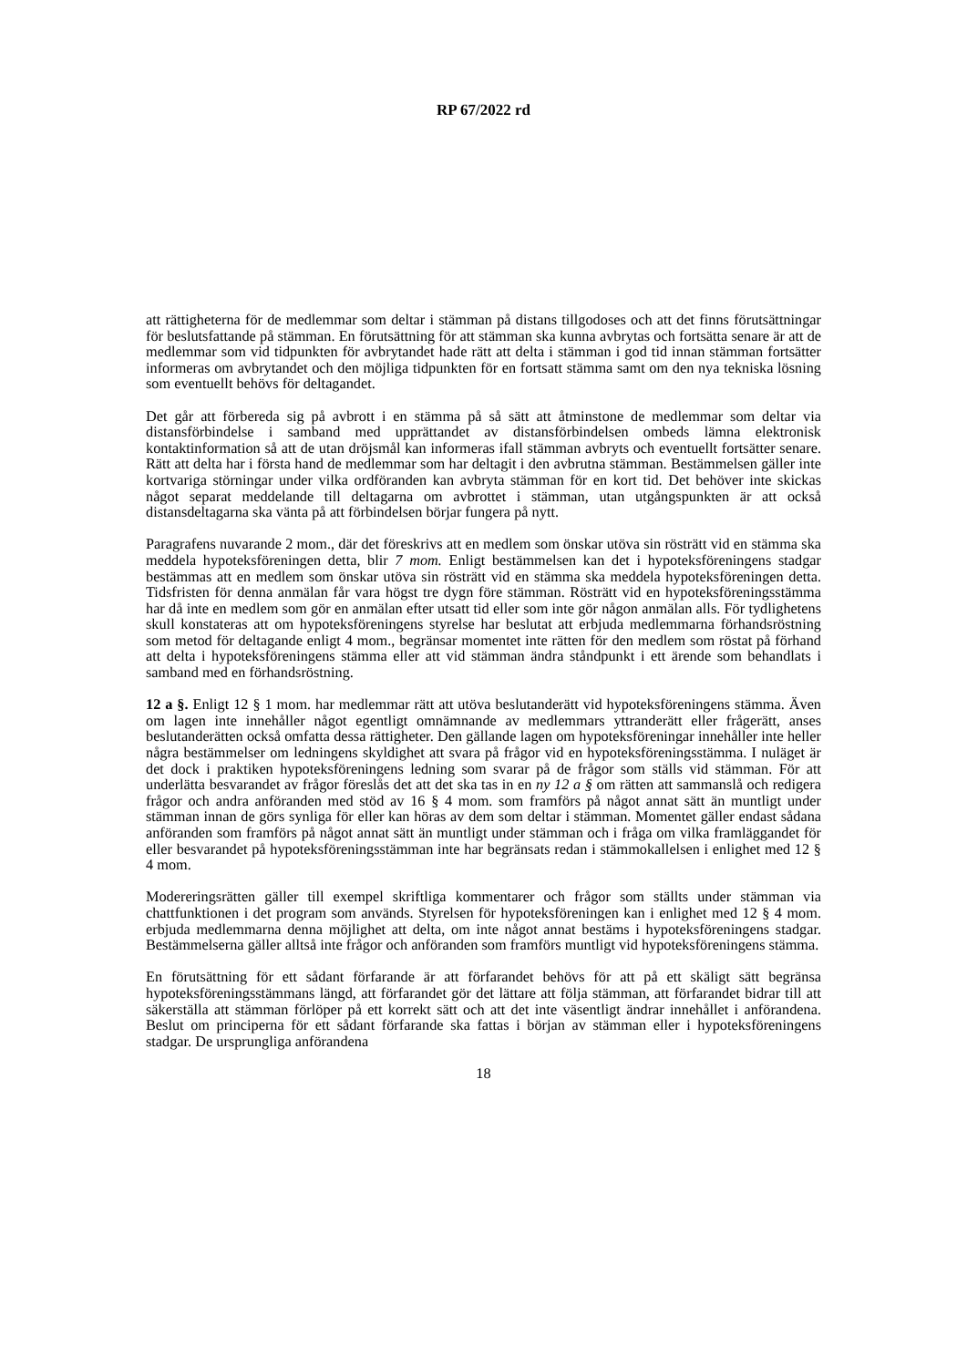RP 67/2022 rd
att rättigheterna för de medlemmar som deltar i stämman på distans tillgodoses och att det finns förutsättningar för beslutsfattande på stämman. En förutsättning för att stämman ska kunna avbrytas och fortsätta senare är att de medlemmar som vid tidpunkten för avbrytandet hade rätt att delta i stämman i god tid innan stämman fortsätter informeras om avbrytandet och den möjliga tidpunkten för en fortsatt stämma samt om den nya tekniska lösning som eventuellt behövs för deltagandet.
Det går att förbereda sig på avbrott i en stämma på så sätt att åtminstone de medlemmar som deltar via distansförbindelse i samband med upprättandet av distansförbindelsen ombeds lämna elektronisk kontaktinformation så att de utan dröjsmål kan informeras ifall stämman avbryts och eventuellt fortsätter senare. Rätt att delta har i första hand de medlemmar som har deltagit i den avbrutna stämman. Bestämmelsen gäller inte kortvariga störningar under vilka ordföranden kan avbryta stämman för en kort tid. Det behöver inte skickas något separat meddelande till deltagarna om avbrottet i stämman, utan utgångspunkten är att också distansdeltagarna ska vänta på att förbindelsen börjar fungera på nytt.
Paragrafens nuvarande 2 mom., där det föreskrivs att en medlem som önskar utöva sin rösträtt vid en stämma ska meddela hypoteksföreningen detta, blir 7 mom. Enligt bestämmelsen kan det i hypoteksföreningens stadgar bestämmas att en medlem som önskar utöva sin rösträtt vid en stämma ska meddela hypoteksföreningen detta. Tidsfristen för denna anmälan får vara högst tre dygn före stämman. Rösträtt vid en hypoteksföreningsstämma har då inte en medlem som gör en anmälan efter utsatt tid eller som inte gör någon anmälan alls. För tydlighetens skull konstateras att om hypoteksföreningens styrelse har beslutat att erbjuda medlemmarna förhandsröstning som metod för deltagande enligt 4 mom., begränsar momentet inte rätten för den medlem som röstat på förhand att delta i hypoteksföreningens stämma eller att vid stämman ändra ståndpunkt i ett ärende som behandlats i samband med en förhandsröstning.
12 a §. Enligt 12 § 1 mom. har medlemmar rätt att utöva beslutanderätt vid hypoteksföreningens stämma. Även om lagen inte innehåller något egentligt omnämnande av medlemmars yttranderätt eller frågerätt, anses beslutanderätten också omfatta dessa rättigheter. Den gällande lagen om hypoteksföreningar innehåller inte heller några bestämmelser om ledningens skyldighet att svara på frågor vid en hypoteksföreningsstämma. I nuläget är det dock i praktiken hypoteksföreningens ledning som svarar på de frågor som ställs vid stämman. För att underlätta besvarandet av frågor föreslås det att det ska tas in en ny 12 a § om rätten att sammanslå och redigera frågor och andra anföranden med stöd av 16 § 4 mom. som framförs på något annat sätt än muntligt under stämman innan de görs synliga för eller kan höras av dem som deltar i stämman. Momentet gäller endast sådana anföranden som framförs på något annat sätt än muntligt under stämman och i fråga om vilka framläggandet för eller besvarandet på hypoteksföreningsstämman inte har begränsats redan i stämmokallelsen i enlighet med 12 § 4 mom.
Modereringsrätten gäller till exempel skriftliga kommentarer och frågor som ställts under stämman via chattfunktionen i det program som används. Styrelsen för hypoteksföreningen kan i enlighet med 12 § 4 mom. erbjuda medlemmarna denna möjlighet att delta, om inte något annat bestäms i hypoteksföreningens stadgar. Bestämmelserna gäller alltså inte frågor och anföranden som framförs muntligt vid hypoteksföreningens stämma.
En förutsättning för ett sådant förfarande är att förfarandet behövs för att på ett skäligt sätt begränsa hypoteksföreningsstämmans längd, att förfarandet gör det lättare att följa stämman, att förfarandet bidrar till att säkerställa att stämman förlöper på ett korrekt sätt och att det inte väsentligt ändrar innehållet i anförandena. Beslut om principerna för ett sådant förfarande ska fattas i början av stämman eller i hypoteksföreningens stadgar. De ursprungliga anförandena
18